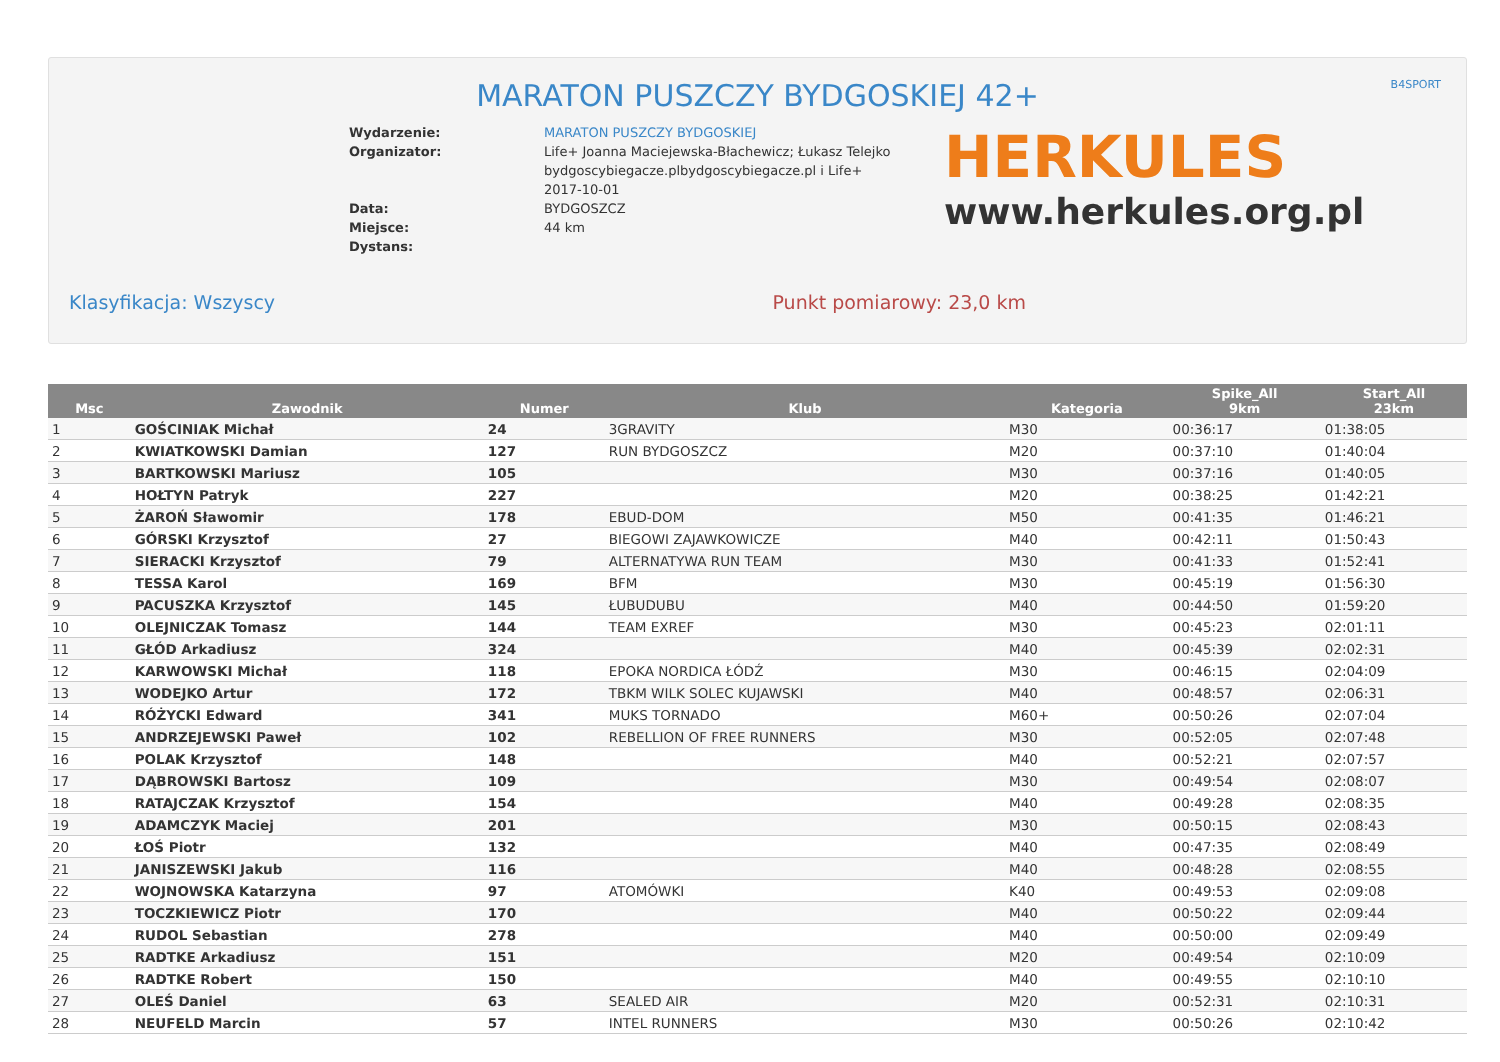B4SPORT
MARATON PUSZCZY BYDGOSKIEJ 42+
Wydarzenie:
Organizator:
Data:
Miejsce:
Dystans:
MARATON PUSZCZY BYDGOSKIEJ
Life+ Joanna Maciejewska-Błachewicz; Łukasz Telejko bydgoscybiegacze.plbydgoscybiegacze.pl i Life+
2017-10-01
BYDGOSZCZ
44 km
HERKULES
www.herkules.org.pl
Klasyfikacja: Wszyscy Punkt pomiarowy: 23,0 km
| Msc | Zawodnik | Numer | Klub | Kategoria | Spike_All 9km | Start_All 23km |
| --- | --- | --- | --- | --- | --- | --- |
| 1 | GOŚCINIAK Michał | 24 | 3GRAVITY | M30 | 00:36:17 | 01:38:05 |
| 2 | KWIATKOWSKI Damian | 127 | RUN BYDGOSZCZ | M20 | 00:37:10 | 01:40:04 |
| 3 | BARTKOWSKI Mariusz | 105 | | M30 | 00:37:16 | 01:40:05 |
| 4 | HOŁTYN Patryk | 227 | | M20 | 00:38:25 | 01:42:21 |
| 5 | ŻAROŃ Sławomir | 178 | EBUD-DOM | M50 | 00:41:35 | 01:46:21 |
| 6 | GÓRSKI Krzysztof | 27 | BIEGOWI ZAJAWKOWICZE | M40 | 00:42:11 | 01:50:43 |
| 7 | SIERACKI Krzysztof | 79 | ALTERNATYWA RUN TEAM | M30 | 00:41:33 | 01:52:41 |
| 8 | TESSA Karol | 169 | BFM | M30 | 00:45:19 | 01:56:30 |
| 9 | PACUSZKA Krzysztof | 145 | ŁUBUDUBU | M40 | 00:44:50 | 01:59:20 |
| 10 | OLEJNICZAK Tomasz | 144 | TEAM EXREF | M30 | 00:45:23 | 02:01:11 |
| 11 | GŁÓD Arkadiusz | 324 | | M40 | 00:45:39 | 02:02:31 |
| 12 | KARWOWSKI Michał | 118 | EPOKA NORDICA ŁÓDŹ | M30 | 00:46:15 | 02:04:09 |
| 13 | WODEJKO Artur | 172 | TBKM WILK SOLEC KUJAWSKI | M40 | 00:48:57 | 02:06:31 |
| 14 | RÓŻYCKI Edward | 341 | MUKS TORNADO | M60+ | 00:50:26 | 02:07:04 |
| 15 | ANDRZEJEWSKI Paweł | 102 | REBELLION OF FREE RUNNERS | M30 | 00:52:05 | 02:07:48 |
| 16 | POLAK Krzysztof | 148 | | M40 | 00:52:21 | 02:07:57 |
| 17 | DĄBROWSKI Bartosz | 109 | | M30 | 00:49:54 | 02:08:07 |
| 18 | RATAJCZAK Krzysztof | 154 | | M40 | 00:49:28 | 02:08:35 |
| 19 | ADAMCZYK Maciej | 201 | | M30 | 00:50:15 | 02:08:43 |
| 20 | ŁOŚ Piotr | 132 | | M40 | 00:47:35 | 02:08:49 |
| 21 | JANISZEWSKI Jakub | 116 | | M40 | 00:48:28 | 02:08:55 |
| 22 | WOJNOWSKA Katarzyna | 97 | ATOMÓWKI | K40 | 00:49:53 | 02:09:08 |
| 23 | TOCZKIEWICZ Piotr | 170 | | M40 | 00:50:22 | 02:09:44 |
| 24 | RUDOL Sebastian | 278 | | M40 | 00:50:00 | 02:09:49 |
| 25 | RADTKE Arkadiusz | 151 | | M20 | 00:49:54 | 02:10:09 |
| 26 | RADTKE Robert | 150 | | M40 | 00:49:55 | 02:10:10 |
| 27 | OLEŚ Daniel | 63 | SEALED AIR | M20 | 00:52:31 | 02:10:31 |
| 28 | NEUFELD Marcin | 57 | INTEL RUNNERS | M30 | 00:50:26 | 02:10:42 |